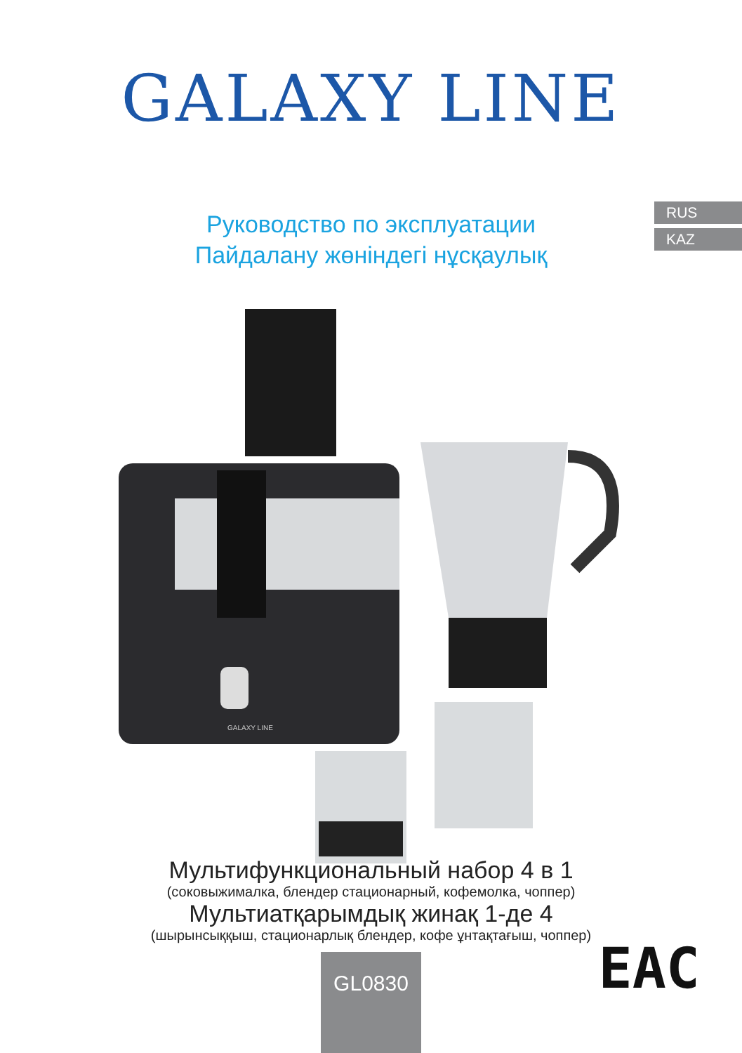GALAXY LINE
Руководство по эксплуатации
Пайдалану жөніндегі нұсқаулық
RUS
KAZ
GALAXY LINE
Мультифункциональный набор 4 в 1
(соковыжималка, блендер стационарный, кофемолка, чоппер)
Мультиатқарымдық жинақ 1-де 4
(шырынсыққыш, стационарлық блендер, кофе ұнтақтағыш, чоппер)
GL0830 EAC